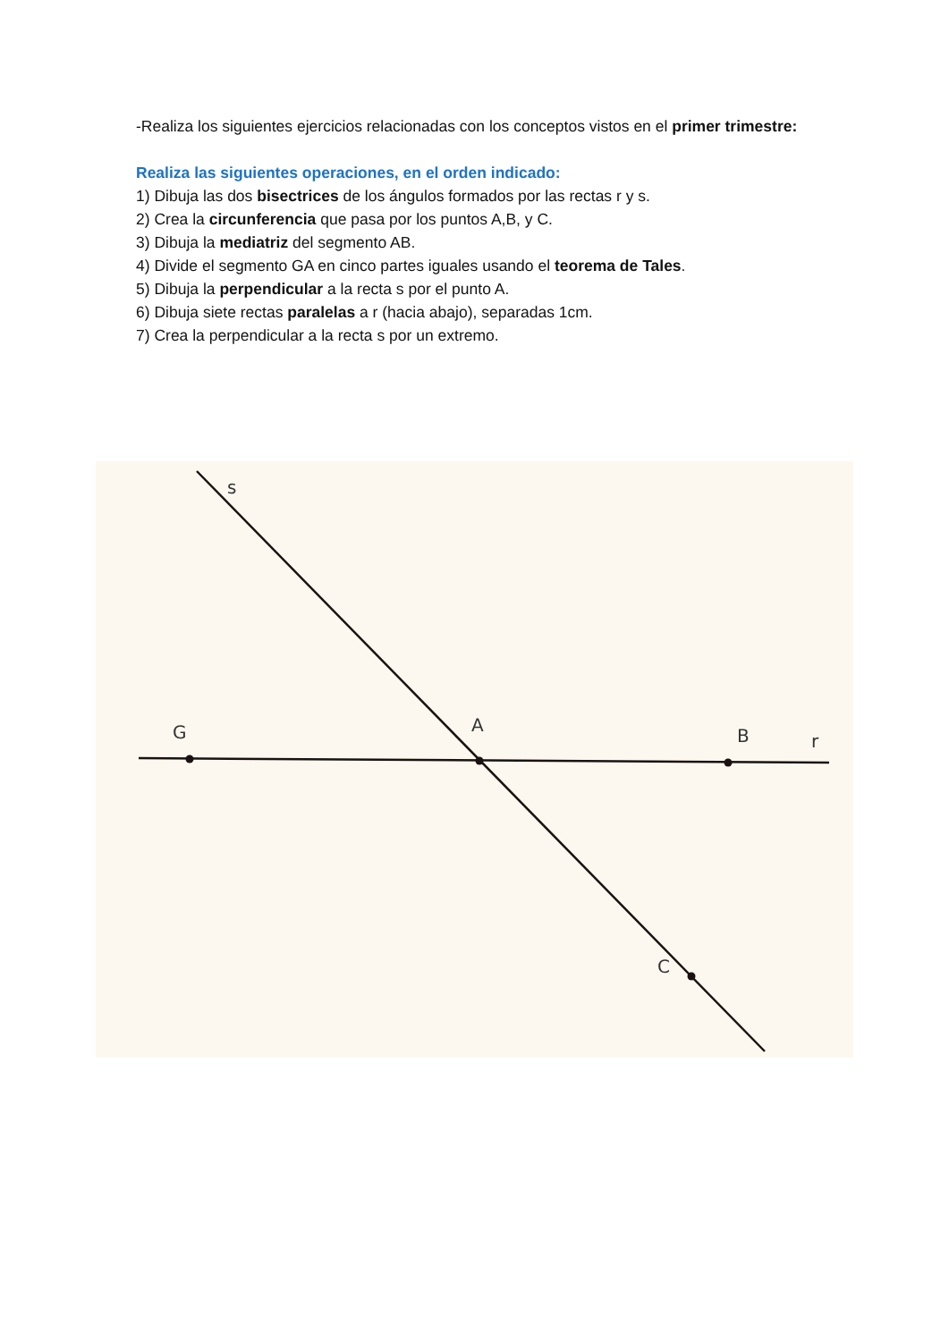-Realiza los siguientes ejercicios relacionadas con los conceptos vistos en el primer trimestre:
Realiza las siguientes operaciones, en el orden indicado:
1) Dibuja las dos bisectrices de los ángulos formados por las rectas r y s.
2) Crea la circunferencia que pasa por los puntos A,B, y C.
3) Dibuja la mediatriz del segmento AB.
4) Divide el segmento GA en cinco partes iguales usando el teorema de Tales.
5) Dibuja la perpendicular a la recta s por el punto A.
6) Dibuja siete rectas paralelas a r (hacia abajo), separadas 1cm.
7) Crea la perpendicular a la recta s por un extremo.
s
G
A
B
r
C